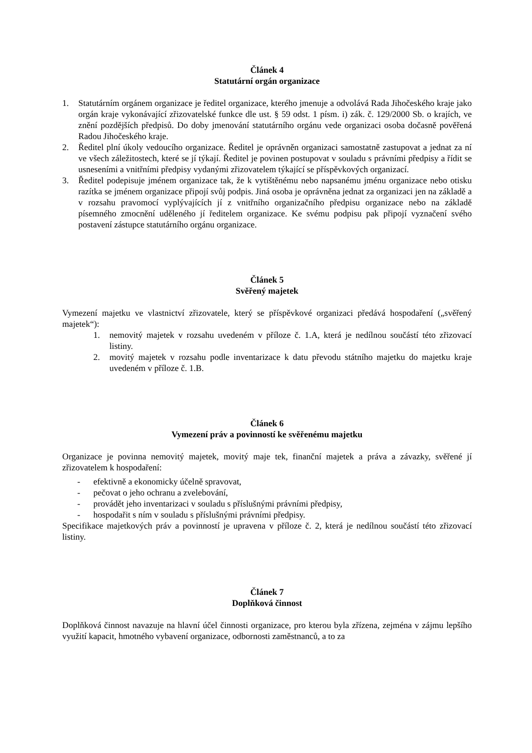Článek 4
Statutární orgán organizace
1. Statutárním orgánem organizace je ředitel organizace, kterého jmenuje a odvolává Rada Jihočeského kraje jako orgán kraje vykonávající zřizovatelské funkce dle ust. § 59 odst. 1 písm. i) zák. č. 129/2000 Sb. o krajích, ve znění pozdějších předpisů. Do doby jmenování statutárního orgánu vede organizaci osoba dočasně pověřená Radou Jihočeského kraje.
2. Ředitel plní úkoly vedoucího organizace. Ředitel je oprávněn organizaci samostatně zastupovat a jednat za ní ve všech záležitostech, které se jí týkají. Ředitel je povinen postupovat v souladu s právními předpisy a řídit se usneseními a vnitřními předpisy vydanými zřizovatelem týkající se příspěvkových organizací.
3. Ředitel podepisuje jménem organizace tak, že k vytištěnému nebo napsanému jménu organizace nebo otisku razítka se jménem organizace připojí svůj podpis. Jiná osoba je oprávněna jednat za organizaci jen na základě a v rozsahu pravomocí vyplývajících jí z vnitřního organizačního předpisu organizace nebo na základě písemného zmocnění uděleného jí ředitelem organizace. Ke svému podpisu pak připojí vyznačení svého postavení zástupce statutárního orgánu organizace.
Článek 5
Svěřený majetek
Vymezení majetku ve vlastnictví zřizovatele, který se příspěvkové organizaci předává hospodaření („svěřený majetek“):
1. nemovitý majetek v rozsahu uvedeném v příloze č. 1.A, která je nedílnou součástí této zřizovací listiny.
2. movitý majetek v rozsahu podle inventarizace k datu převodu státního majetku do majetku kraje uvedeném v příloze č. 1.B.
Článek 6
Vymezení práv a povinností ke svěřenému majetku
Organizace je povinna nemovitý majetek, movitý maje tek, finanční majetek a práva a závazky, svěřené jí zřizovatelem k hospodaření:
- efektivně a ekonomicky účelně spravovat,
- pečovat o jeho ochranu a zvelebování,
- provádět jeho inventarizaci v souladu s příslušnými právními předpisy,
- hospodařit s ním v souladu s příslušnými právními předpisy.
Specifikace majetkových práv a povinností je upravena v příloze č. 2, která je nedílnou součástí této zřizovací listiny.
Článek 7
Doplňková činnost
Doplňková činnost navazuje na hlavní účel činnosti organizace, pro kterou byla zřízena, zejména v zájmu lepšího využití kapacit, hmotného vybavení organizace, odbornosti zaměstnanců, a to za